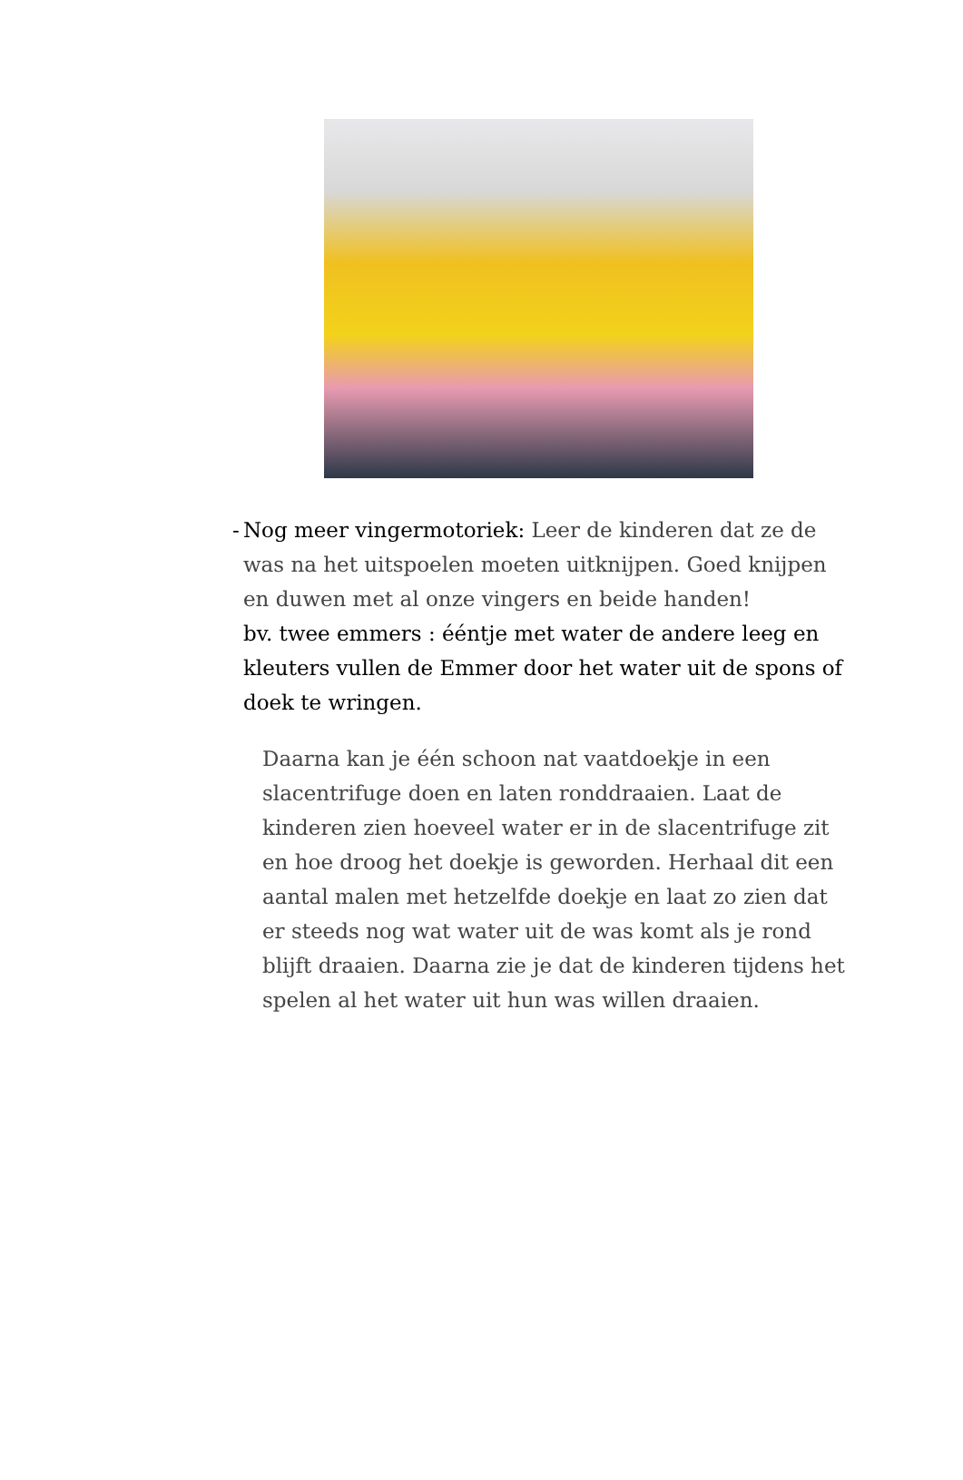- Nog meer vingermotoriek: Leer de kinderen dat ze de was na het uitspoelen moeten uitknijpen. Goed knijpen en duwen met al onze vingers en beide handen!
bv. twee emmers : ééntje met water de andere leeg en kleuters vullen de Emmer door het water uit de spons of doek te wringen.
Daarna kan je één schoon nat vaatdoekje in een slacentrifuge doen en laten ronddraaien. Laat de kinderen zien hoeveel water er in de slacentrifuge zit en hoe droog het doekje is geworden. Herhaal dit een aantal malen met hetzelfde doekje en laat zo zien dat er steeds nog wat water uit de was komt als je rond blijft draaien. Daarna zie je dat de kinderen tijdens het spelen al het water uit hun was willen draaien.